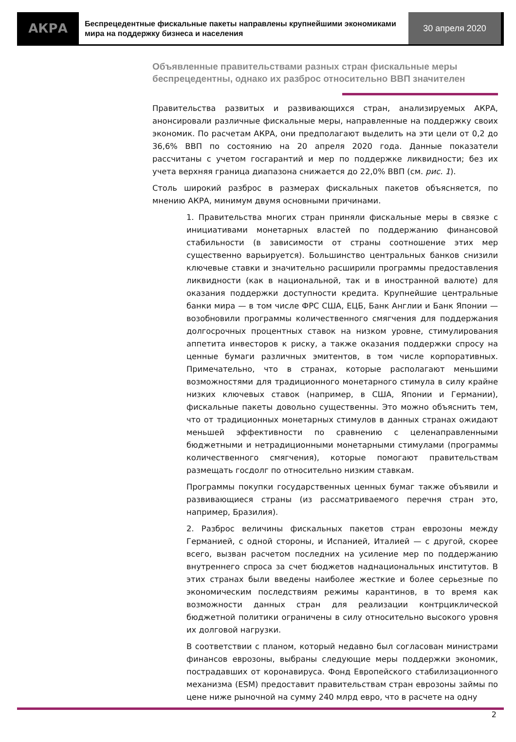АКРА
Беспрецедентные фискальные пакеты направлены крупнейшими экономиками мира на поддержку бизнеса и населения
30 апреля 2020
Объявленные правительствами разных стран фискальные меры беспрецедентны, однако их разброс относительно ВВП значителен
Правительства развитых и развивающихся стран, анализируемых АКРА, анонсировали различные фискальные меры, направленные на поддержку своих экономик. По расчетам АКРА, они предполагают выделить на эти цели от 0,2 до 36,6% ВВП по состоянию на 20 апреля 2020 года. Данные показатели рассчитаны с учетом госгарантий и мер по поддержке ликвидности; без их учета верхняя граница диапазона снижается до 22,0% ВВП (см. рис. 1).
Столь широкий разброс в размерах фискальных пакетов объясняется, по мнению АКРА, минимум двумя основными причинами.
1. Правительства многих стран приняли фискальные меры в связке с инициативами монетарных властей по поддержанию финансовой стабильности (в зависимости от страны соотношение этих мер существенно варьируется). Большинство центральных банков снизили ключевые ставки и значительно расширили программы предоставления ликвидности (как в национальной, так и в иностранной валюте) для оказания поддержки доступности кредита. Крупнейшие центральные банки мира — в том числе ФРС США, ЕЦБ, Банк Англии и Банк Японии — возобновили программы количественного смягчения для поддержания долгосрочных процентных ставок на низком уровне, стимулирования аппетита инвесторов к риску, а также оказания поддержки спросу на ценные бумаги различных эмитентов, в том числе корпоративных. Примечательно, что в странах, которые располагают меньшими возможностями для традиционного монетарного стимула в силу крайне низких ключевых ставок (например, в США, Японии и Германии), фискальные пакеты довольно существенны. Это можно объяснить тем, что от традиционных монетарных стимулов в данных странах ожидают меньшей эффективности по сравнению с целенаправленными бюджетными и нетрадиционными монетарными стимулами (программы количественного смягчения), которые помогают правительствам размещать госдолг по относительно низким ставкам.
Программы покупки государственных ценных бумаг также объявили и развивающиеся страны (из рассматриваемого перечня стран это, например, Бразилия).
2. Разброс величины фискальных пакетов стран еврозоны между Германией, с одной стороны, и Испанией, Италией — с другой, скорее всего, вызван расчетом последних на усиление мер по поддержанию внутреннего спроса за счет бюджетов наднациональных институтов. В этих странах были введены наиболее жесткие и более серьезные по экономическим последствиям режимы карантинов, в то время как возможности данных стран для реализации контрциклической бюджетной политики ограничены в силу относительно высокого уровня их долговой нагрузки.
В соответствии с планом, который недавно был согласован министрами финансов еврозоны, выбраны следующие меры поддержки экономик, пострадавших от коронавируса. Фонд Европейского стабилизационного механизма (ESM) предоставит правительствам стран еврозоны займы по цене ниже рыночной на сумму 240 млрд евро, что в расчете на одну
2